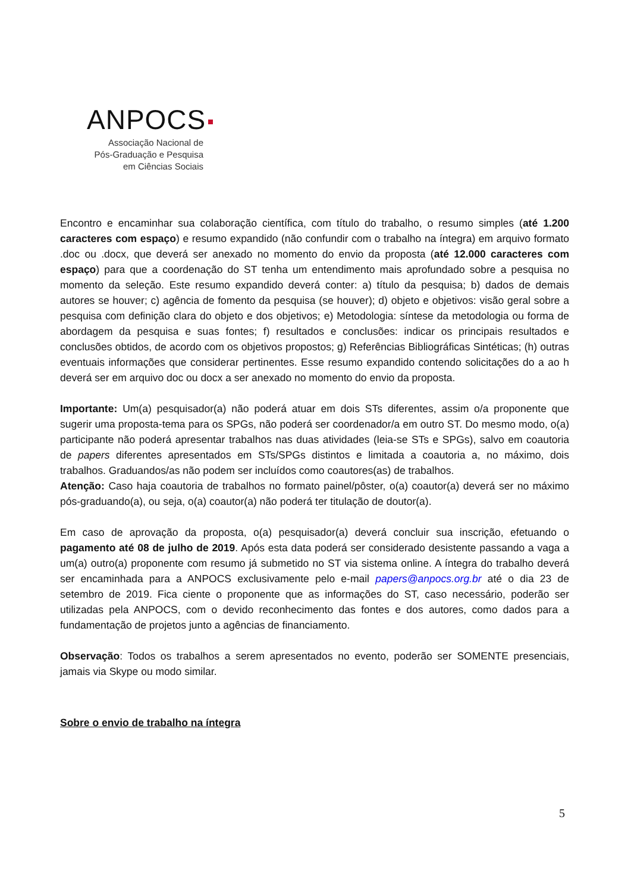ANPOCS
Associação Nacional de
Pós-Graduação e Pesquisa
em Ciências Sociais
Encontro e encaminhar sua colaboração científica, com título do trabalho, o resumo simples (até 1.200 caracteres com espaço) e resumo expandido (não confundir com o trabalho na íntegra) em arquivo formato .doc ou .docx, que deverá ser anexado no momento do envio da proposta (até 12.000 caracteres com espaço) para que a coordenação do ST tenha um entendimento mais aprofundado sobre a pesquisa no momento da seleção. Este resumo expandido deverá conter: a) título da pesquisa; b) dados de demais autores se houver; c) agência de fomento da pesquisa (se houver); d) objeto e objetivos: visão geral sobre a pesquisa com definição clara do objeto e dos objetivos; e) Metodologia: síntese da metodologia ou forma de abordagem da pesquisa e suas fontes; f) resultados e conclusões: indicar os principais resultados e conclusões obtidos, de acordo com os objetivos propostos; g) Referências Bibliográficas Sintéticas; (h) outras eventuais informações que considerar pertinentes. Esse resumo expandido contendo solicitações do a ao h deverá ser em arquivo doc ou docx a ser anexado no momento do envio da proposta.
Importante: Um(a) pesquisador(a) não poderá atuar em dois STs diferentes, assim o/a proponente que sugerir uma proposta-tema para os SPGs, não poderá ser coordenador/a em outro ST. Do mesmo modo, o(a) participante não poderá apresentar trabalhos nas duas atividades (leia-se STs e SPGs), salvo em coautoria de papers diferentes apresentados em STs/SPGs distintos e limitada a coautoria a, no máximo, dois trabalhos. Graduandos/as não podem ser incluídos como coautores(as) de trabalhos.
Atenção: Caso haja coautoria de trabalhos no formato painel/pôster, o(a) coautor(a) deverá ser no máximo pós-graduando(a), ou seja, o(a) coautor(a) não poderá ter titulação de doutor(a).
Em caso de aprovação da proposta, o(a) pesquisador(a) deverá concluir sua inscrição, efetuando o pagamento até 08 de julho de 2019. Após esta data poderá ser considerado desistente passando a vaga a um(a) outro(a) proponente com resumo já submetido no ST via sistema online. A íntegra do trabalho deverá ser encaminhada para a ANPOCS exclusivamente pelo e-mail papers@anpocs.org.br até o dia 23 de setembro de 2019. Fica ciente o proponente que as informações do ST, caso necessário, poderão ser utilizadas pela ANPOCS, com o devido reconhecimento das fontes e dos autores, como dados para a fundamentação de projetos junto a agências de financiamento.
Observação: Todos os trabalhos a serem apresentados no evento, poderão ser SOMENTE presenciais, jamais via Skype ou modo similar.
Sobre o envio de trabalho na íntegra
5